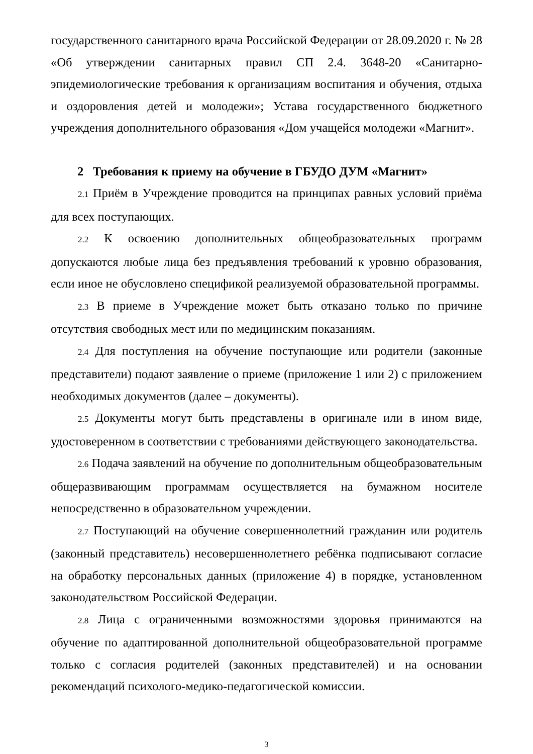государственного санитарного врача Российской Федерации от 28.09.2020 г. № 28 «Об утверждении санитарных правил СП 2.4. 3648-20 «Санитарно-эпидемиологические требования к организациям воспитания и обучения, отдыха и оздоровления детей и молодежи»; Устава государственного бюджетного учреждения дополнительного образования «Дом учащейся молодежи «Магнит».
2 Требования к приему на обучение в ГБУДО ДУМ «Магнит»
2.1 Приём в Учреждение проводится на принципах равных условий приёма для всех поступающих.
2.2 К освоению дополнительных общеобразовательных программ допускаются любые лица без предъявления требований к уровню образования, если иное не обусловлено спецификой реализуемой образовательной программы.
2.3 В приеме в Учреждение может быть отказано только по причине отсутствия свободных мест или по медицинским показаниям.
2.4 Для поступления на обучение поступающие или родители (законные представители) подают заявление о приеме (приложение 1 или 2) с приложением необходимых документов (далее – документы).
2.5 Документы могут быть представлены в оригинале или в ином виде, удостоверенном в соответствии с требованиями действующего законодательства.
2.6 Подача заявлений на обучение по дополнительным общеобразовательным общеразвивающим программам осуществляется на бумажном носителе непосредственно в образовательном учреждении.
2.7 Поступающий на обучение совершеннолетний гражданин или родитель (законный представитель) несовершеннолетнего ребёнка подписывают согласие на обработку персональных данных (приложение 4) в порядке, установленном законодательством Российской Федерации.
2.8 Лица с ограниченными возможностями здоровья принимаются на обучение по адаптированной дополнительной общеобразовательной программе только с согласия родителей (законных представителей) и на основании рекомендаций психолого-медико-педагогической комиссии.
3